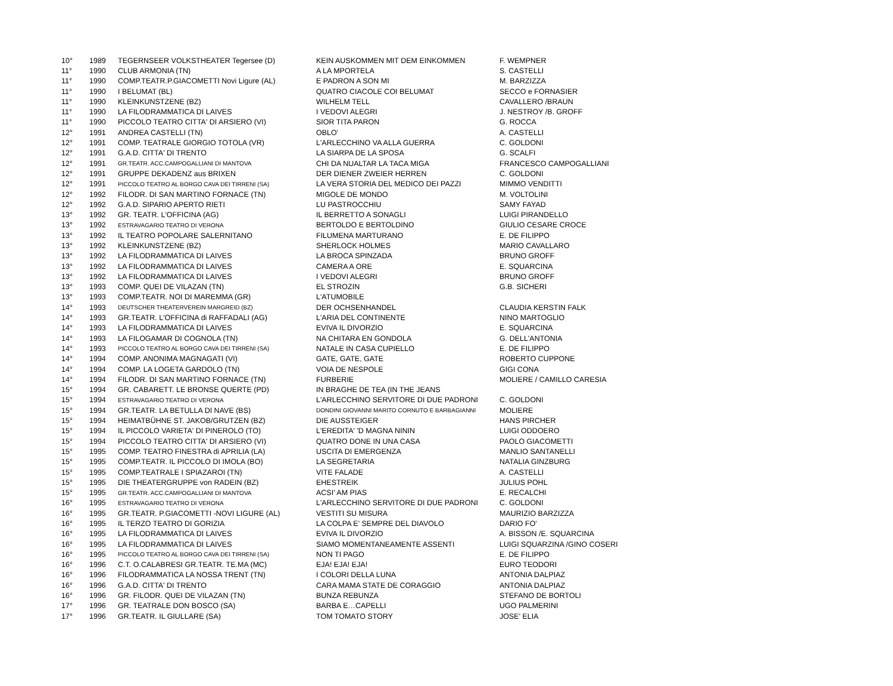| 10° | 1989 | TEGERNSEER VOLKSTHEATER Tegersee (D) | KEIN AUSKOMMEN MIT DEM EINKOMMEN | F. WEMPNER |
| 11° | 1990 | CLUB ARMONIA (TN) | A LA MPORTELA | S. CASTELLI |
| 11° | 1990 | COMP.TEATR.P.GIACOMETTI Novi Ligure (AL) | E PADRON A SON MI | M. BARZIZZA |
| 11° | 1990 | I BELUMAT (BL) | QUATRO CIACOLE COI BELUMAT | SECCO e FORNASIER |
| 11° | 1990 | KLEINKUNSTZENE (BZ) | WILHELM TELL | CAVALLERO /BRAUN |
| 11° | 1990 | LA FILODRAMMATICA DI LAIVES | I VEDOVI ALEGRI | J. NESTROY /B. GROFF |
| 11° | 1990 | PICCOLO TEATRO CITTA' DI ARSIERO (VI) | SIOR TITA PARON | G. ROCCA |
| 12° | 1991 | ANDREA CASTELLI (TN) | OBLO' | A. CASTELLI |
| 12° | 1991 | COMP. TEATRALE GIORGIO TOTOLA (VR) | L'ARLECCHINO VA ALLA GUERRA | C. GOLDONI |
| 12° | 1991 | G.A.D. CITTA' DI TRENTO | LA SIARPA DE LA SPOSA | G. SCALFI |
| 12° | 1991 | GR.TEATR. ACC.CAMPOGALLIANI DI MANTOVA | CHI DA NUALTAR LA TACA MIGA | FRANCESCO CAMPOGALLIANI |
| 12° | 1991 | GRUPPE DEKADENZ aus BRIXEN | DER DIENER ZWEIER HERREN | C. GOLDONI |
| 12° | 1991 | PICCOLO TEATRO AL BORGO CAVA DEI TIRRENI (SA) | LA VERA STORIA DEL MEDICO DEI PAZZI | MIMMO VENDITTI |
| 12° | 1992 | FILODR. DI SAN MARTINO FORNACE (TN) | MIGOLE DE MONDO | M. VOLTOLINI |
| 12° | 1992 | G.A.D. SIPARIO APERTO RIETI | LU PASTROCCHIU | SAMY FAYAD |
| 13° | 1992 | GR. TEATR. L'OFFICINA (AG) | IL BERRETTO A SONAGLI | LUIGI PIRANDELLO |
| 13° | 1992 | ESTRAVAGARIO TEATRO DI VERONA | BERTOLDO E BERTOLDINO | GIULIO CESARE CROCE |
| 13° | 1992 | IL TEATRO POPOLARE SALERNITANO | FILUMENA MARTURANO | E. DE FILIPPO |
| 13° | 1992 | KLEINKUNSTZENE (BZ) | SHERLOCK HOLMES | MARIO CAVALLARO |
| 13° | 1992 | LA FILODRAMMATICA DI LAIVES | LA BROCA SPINZADA | BRUNO GROFF |
| 13° | 1992 | LA FILODRAMMATICA DI LAIVES | CAMERA A ORE | E. SQUARCINA |
| 13° | 1992 | LA FILODRAMMATICA DI LAIVES | I VEDOVI ALEGRI | BRUNO GROFF |
| 13° | 1993 | COMP. QUEI DE VILAZAN (TN) | EL STROZIN | G.B. SICHERI |
| 13° | 1993 | COMP.TEATR. NOI DI MAREMMA (GR) | L'ATUMOBILE | |
| 14° | 1993 | DEUTSCHER THEATERVEREIN MARGREID (BZ) | DER OCHSENHANDEL | CLAUDIA KERSTIN FALK |
| 14° | 1993 | GR.TEATR. L'OFFICINA di RAFFADALI (AG) | L'ARIA DEL CONTINENTE | NINO MARTOGLIO |
| 14° | 1993 | LA FILODRAMMATICA DI LAIVES | EVIVA IL DIVORZIO | E. SQUARCINA |
| 14° | 1993 | LA FILOGAMAR DI COGNOLA (TN) | NA CHITARA EN GONDOLA | G. DELL'ANTONIA |
| 14° | 1993 | PICCOLO TEATRO AL BORGO CAVA DEI TIRRENI (SA) | NATALE IN CASA CUPIELLO | E. DE FILIPPO |
| 14° | 1994 | COMP. ANONIMA MAGNAGATI (VI) | GATE, GATE, GATE | ROBERTO CUPPONE |
| 14° | 1994 | COMP. LA LOGETA GARDOLO (TN) | VOIA DE NESPOLE | GIGI CONA |
| 14° | 1994 | FILODR. DI SAN MARTINO FORNACE (TN) | FURBERIE | MOLIERE / CAMILLO CARESIA |
| 15° | 1994 | GR. CABARETT. LE BRONSE QUERTE (PD) | IN BRAGHE DE TEA (IN THE JEANS | |
| 15° | 1994 | ESTRAVAGARIO TEATRO DI VERONA | L'ARLECCHINO SERVITORE DI DUE PADRONI | C. GOLDONI |
| 15° | 1994 | GR.TEATR. LA BETULLA DI NAVE (BS) | DONDINI GIOVANNI MARITO CORNUTO E BARBAGIANNI | MOLIERE |
| 15° | 1994 | HEIMATBÜHNE ST. JAKOB/GRUTZEN (BZ) | DIE AUSSTEIGER | HANS PIRCHER |
| 15° | 1994 | IL PICCOLO VARIETA' DI PINEROLO (TO) | L'EREDITA' 'D MAGNA NININ | LUIGI ODDOERO |
| 15° | 1994 | PICCOLO TEATRO CITTA' DI ARSIERO (VI) | QUATRO DONE IN UNA CASA | PAOLO GIACOMETTI |
| 15° | 1995 | COMP. TEATRO FINESTRA di APRILIA (LA) | USCITA DI EMERGENZA | MANLIO SANTANELLI |
| 15° | 1995 | COMP.TEATR. IL PICCOLO DI IMOLA (BO) | LA SEGRETARIA | NATALIA GINZBURG |
| 15° | 1995 | COMP.TEATRALE I SPIAZAROI (TN) | VITE FALADE | A. CASTELLI |
| 15° | 1995 | DIE THEATERGRUPPE von RADEIN (BZ) | EHESTREIK | JULIUS POHL |
| 15° | 1995 | GR.TEATR. ACC.CAMPOGALLIANI DI MANTOVA | ACSI' AM PIAS | E. RECALCHI |
| 16° | 1995 | ESTRAVAGARIO TEATRO DI VERONA | L'ARLECCHINO SERVITORE DI DUE PADRONI | C. GOLDONI |
| 16° | 1995 | GR.TEATR. P.GIACOMETTI -NOVI LIGURE (AL) | VESTITI SU MISURA | MAURIZIO BARZIZZA |
| 16° | 1995 | IL TERZO TEATRO DI GORIZIA | LA COLPA E' SEMPRE DEL DIAVOLO | DARIO FO' |
| 16° | 1995 | LA FILODRAMMATICA DI LAIVES | EVIVA IL DIVORZIO | A. BISSON /E. SQUARCINA |
| 16° | 1995 | LA FILODRAMMATICA DI LAIVES | SIAMO MOMENTANEAMENTE ASSENTI | LUIGI SQUARZINA /GINO COSERI |
| 16° | 1995 | PICCOLO TEATRO AL BORGO CAVA DEI TIRRENI (SA) | NON TI PAGO | E. DE FILIPPO |
| 16° | 1996 | C.T. O.CALABRESI GR.TEATR. TE.MA (MC) | EJA! EJA! EJA! | EURO TEODORI |
| 16° | 1996 | FILODRAMMATICA LA NOSSA TRENT (TN) | I COLORI DELLA LUNA | ANTONIA DALPIAZ |
| 16° | 1996 | G.A.D. CITTA' DI TRENTO | CARA MAMA STATE DE CORAGGIO | ANTONIA DALPIAZ |
| 16° | 1996 | GR. FILODR. QUEI DE VILAZAN (TN) | BUNZA REBUNZA | STEFANO DE BORTOLI |
| 17° | 1996 | GR. TEATRALE DON BOSCO (SA) | BARBA E…CAPELLI | UGO PALMERINI |
| 17° | 1996 | GR.TEATR. IL GIULLARE (SA) | TOM TOMATO STORY | JOSE' ELIA |